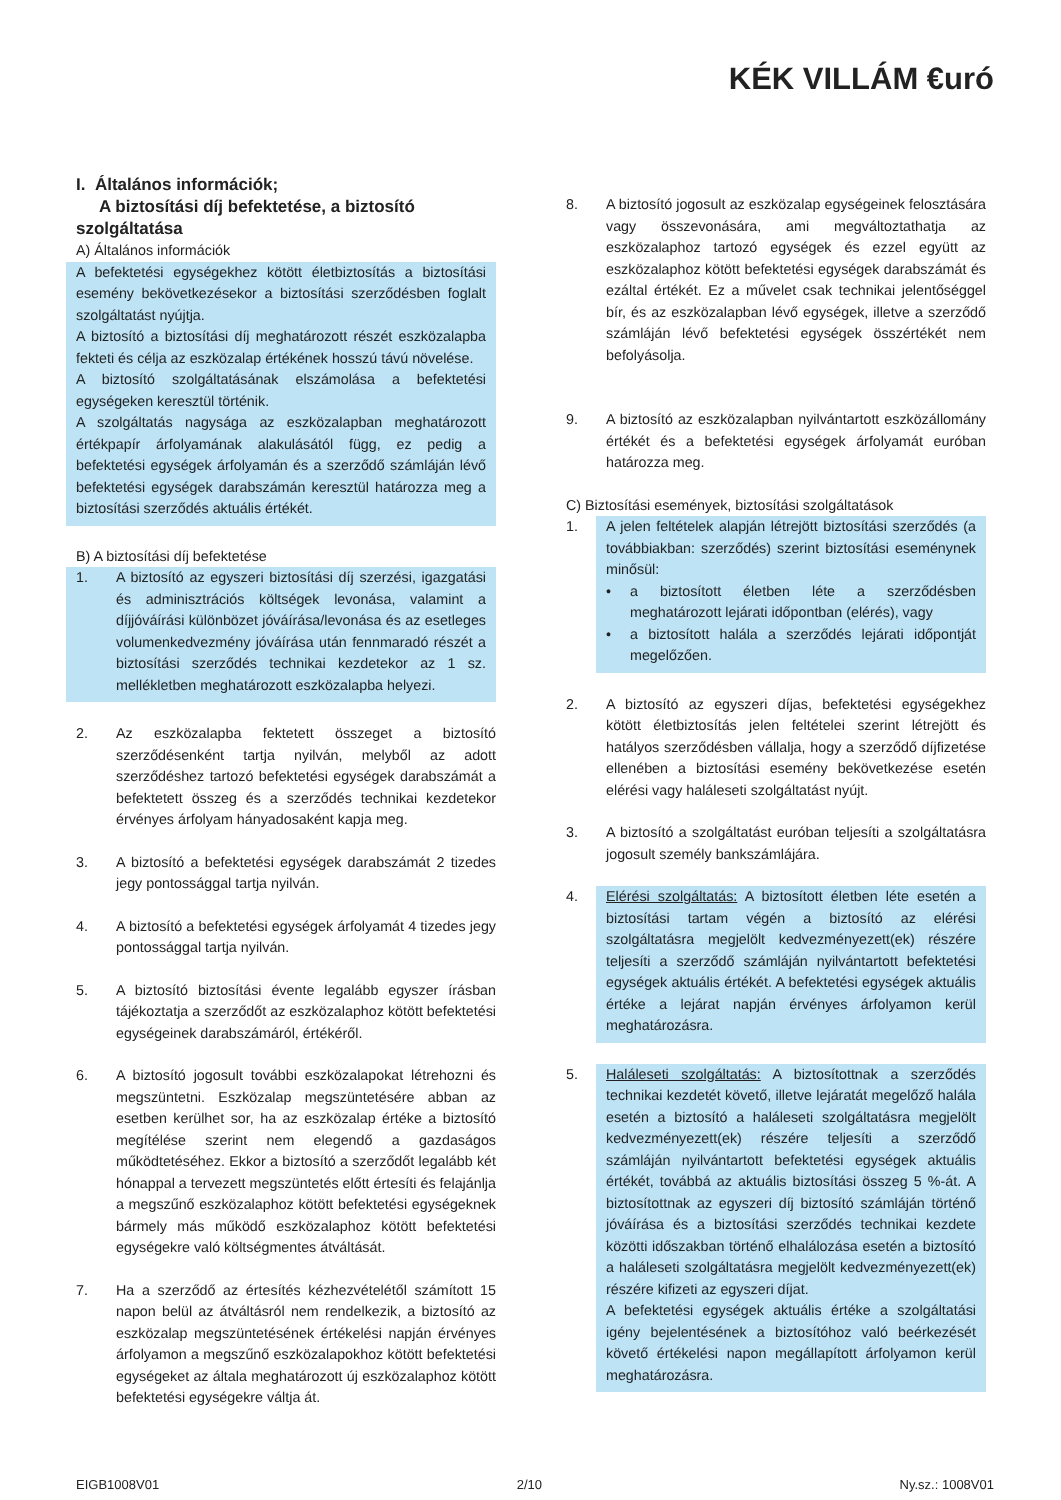KÉK VILLÁM €uró
I. Általános információk;
A biztosítási díj befektetése, a biztosító szolgáltatása
A) Általános információk
A befektetési egységekhez kötött életbiztosítás a biztosítási esemény bekövetkezésekor a biztosítási szerződésben foglalt szolgáltatást nyújtja.
A biztosító a biztosítási díj meghatározott részét eszközalapba fekteti és célja az eszközalap értékének hosszú távú növelése.
A biztosító szolgáltatásának elszámolása a befektetési egységeken keresztül történik.
A szolgáltatás nagysága az eszközalapban meghatározott értékpapír árfolyamának alakulásától függ, ez pedig a befektetési egységek árfolyamán és a szerződő számláján lévő befektetési egységek darabszámán keresztül határozza meg a biztosítási szerződés aktuális értékét.
B) A biztosítási díj befektetése
1. A biztosító az egyszeri biztosítási díj szerzési, igazgatási és adminisztrációs költségek levonása, valamint a díjjóváírási különbözet jóváírása/levonása és az esetleges volumenkedvezmény jóváírása után fennmaradó részét a biztosítási szerződés technikai kezdetekor az 1 sz. mellékletben meghatározott eszközalapba helyezi.
2. Az eszközalapba fektetett összeget a biztosító szerződésenként tartja nyilván, melyből az adott szerződéshez tartozó befektetési egységek darabszámát a befektetett összeg és a szerződés technikai kezdetekor érvényes árfolyam hányadosaként kapja meg.
3. A biztosító a befektetési egységek darabszámát 2 tizedes jegy pontossággal tartja nyilván.
4. A biztosító a befektetési egységek árfolyamát 4 tizedes jegy pontossággal tartja nyilván.
5. A biztosító biztosítási évente legalább egyszer írásban tájékoztatja a szerződőt az eszközalaphoz kötött befektetési egységeinek darabszámáról, értékéről.
6. A biztosító jogosult további eszközalapokat létrehozni és megszüntetni. Eszközalap megszüntetésére abban az esetben kerülhet sor, ha az eszközalap értéke a biztosító megítélése szerint nem elegendő a gazdaságos működtetéséhez. Ekkor a biztosító a szerződőt legalább két hónappal a tervezett megszüntetés előtt értesíti és felajánlja a megszűnő eszközalaphoz kötött befektetési egységeknek bármely más működő eszközalaphoz kötött befektetési egységekre való költségmentes átváltását.
7. Ha a szerződő az értesítés kézhezvételétől számított 15 napon belül az átváltásról nem rendelkezik, a biztosító az eszközalap megszüntetésének értékelési napján érvényes árfolyamon a megszűnő eszközalapokhoz kötött befektetési egységeket az általa meghatározott új eszközalaphoz kötött befektetési egységekre váltja át.
8. A biztosító jogosult az eszközalap egységeinek felosztására vagy összevonására, ami megváltoztathatja az eszközalaphoz tartozó egységek és ezzel együtt az eszközalaphoz kötött befektetési egységek darabszámát és ezáltal értékét. Ez a művelet csak technikai jelentőséggel bír, és az eszközalapban lévő egységek, illetve a szerződő számláján lévő befektetési egységek összértékét nem befolyásolja.
9. A biztosító az eszközalapban nyilvántartott eszközállomány értékét és a befektetési egységek árfolyamát euróban határozza meg.
C) Biztosítási események, biztosítási szolgáltatások
1. A jelen feltételek alapján létrejött biztosítási szerződés (a továbbiakban: szerződés) szerint biztosítási eseménynek minősül:
• a biztosított életben léte a szerződésben meghatározott lejárati időpontban (elérés), vagy
• a biztosított halála a szerződés lejárati időpontját megelőzően.
2. A biztosító az egyszeri díjas, befektetési egységekhez kötött életbiztosítás jelen feltételei szerint létrejött és hatályos szerződésben vállalja, hogy a szerződő díjfizetése ellenében a biztosítási esemény bekövetkezése esetén elérési vagy haláleseti szolgáltatást nyújt.
3. A biztosító a szolgáltatást euróban teljesíti a szolgáltatásra jogosult személy bankszámlájára.
4. Elérési szolgáltatás: A biztosított életben léte esetén a biztosítási tartam végén a biztosító az elérési szolgáltatásra megjelölt kedvezményezett(ek) részére teljesíti a szerződő számláján nyilvántartott befektetési egységek aktuális értékét. A befektetési egységek aktuális értéke a lejárat napján érvényes árfolyamon kerül meghatározásra.
5. Haláleseti szolgáltatás: A biztosítottnak a szerződés technikai kezdetét követő, illetve lejáratát megelőző halála esetén a biztosító a haláleseti szolgáltatásra megjelölt kedvezményezett(ek) részére teljesíti a szerződő számláján nyilvántartott befektetési egységek aktuális értékét, továbbá az aktuális biztosítási összeg 5 %-át. A biztosítottnak az egyszeri díj biztosító számláján történő jóváírása és a biztosítási szerződés technikai kezdete közötti időszakban történő elhalálozása esetén a biztosító a haláleseti szolgáltatásra megjelölt kedvezményezett(ek) részére kifizeti az egyszeri díjat.
A befektetési egységek aktuális értéke a szolgáltatási igény bejelentésének a biztosítóhoz való beérkezését követő értékelési napon megállapított árfolyamon kerül meghatározásra.
EIGB1008V01 2/10 Ny.sz.: 1008V01